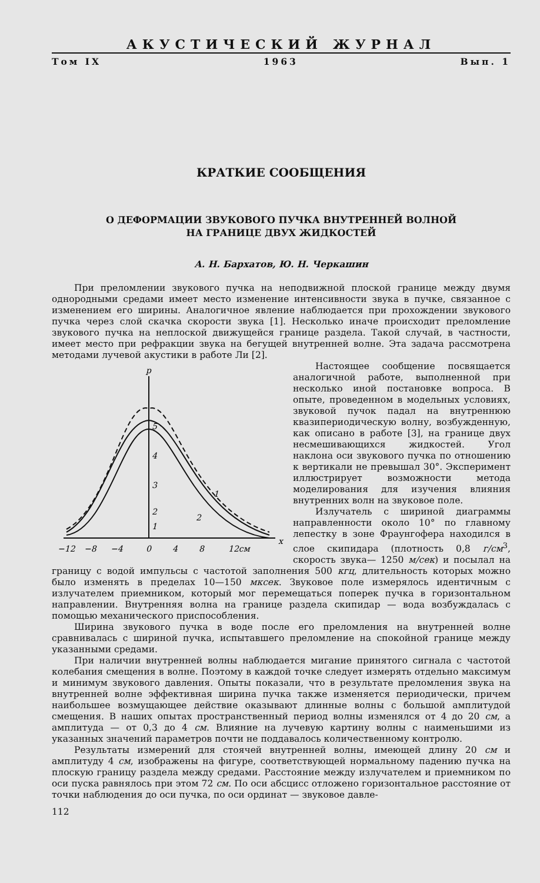АКУСТИЧЕСКИЙ ЖУРНАЛ
Том IX 1963 Вып. 1
КРАТКИЕ СООБЩЕНИЯ
О ДЕФОРМАЦИИ ЗВУКОВОГО ПУЧКА ВНУТРЕННЕЙ ВОЛНОЙ
НА ГРАНИЦЕ ДВУХ ЖИДКОСТЕЙ
А. Н. Бархатов, Ю. Н. Черкашин
При преломлении звукового пучка на неподвижной плоской границе между двумя однородными средами имеет место изменение интенсивности звука в пучке, связанное с изменением его ширины. Аналогичное явление наблюдается при прохождении звукового пучка через слой скачка скорости звука [1]. Несколько иначе происходит преломление звукового пучка на неплоской движущейся границе раздела. Такой случай, в частности, имеет место при рефракции звука на бегущей внутренней волне. Эта задача рассмотрена методами лучевой акустики в работе Ли [2].
p
5
4
3
2
1
1
2
−12
−8
−4
0
4
8
12см
x
Настоящее сообщение посвящается аналогичной работе, выполненной при несколько иной постановке вопроса. В опыте, проведенном в модельных условиях, звуковой пучок падал на внутреннюю квазипериодическую волну, возбужденную, как описано в работе [3], на границе двух несмешивающихся жидкостей. Угол наклона оси звукового пучка по отношению к вертикали не превышал 30°. Эксперимент иллюстрирует возможности метода моделирования для изучения влияния внутренних волн на звуковое поле.
Излучатель с шириной диаграммы направленности около 10° по главному лепестку в зоне Фраунгофера находился в слое скипидара (плотность 0,8 г/см<sup>3</sup>, скорость звука— 1250 м/сек) и посылал на границу с водой импульсы с частотой заполнения 500 кгц, длительность которых можно было изменять в пределах 10—150 мксек. Звуковое поле измерялось идентичным с излучателем приемником, который мог перемещаться поперек пучка в горизонтальном направлении. Внутренняя волна на границе раздела скипидар — вода возбуждалась с помощью механического приспособления.
Ширина звукового пучка в воде после его преломления на внутренней волне сравнивалась с шириной пучка, испытавшего преломление на спокойной границе между указанными средами.
При наличии внутренней волны наблюдается мигание принятого сигнала с частотой колебания смещения в волне. Поэтому в каждой точке следует измерять отдельно максимум и минимум звукового давления. Опыты показали, что в результате преломления звука на внутренней волне эффективная ширина пучка также изменяется периодически, причем наибольшее возмущающее действие оказывают длинные волны с большой амплитудой смещения. В наших опытах пространственный период волны изменялся от 4 до 20 см, а амплитуда — от 0,3 до 4 см. Влияние на лучевую картину волны с наименьшими из указанных значений параметров почти не поддавалось количественному контролю.
Результаты измерений для стоячей внутренней волны, имеющей длину 20 см и амплитуду 4 см, изображены на фигуре, соответствующей нормальному падению пучка на плоскую границу раздела между средами. Расстояние между излучателем и приемником по оси пуска равнялось при этом 72 см. По оси абсцисс отложено горизонтальное расстояние от точки наблюдения до оси пучка, по оси ординат — звуковое давле-
112